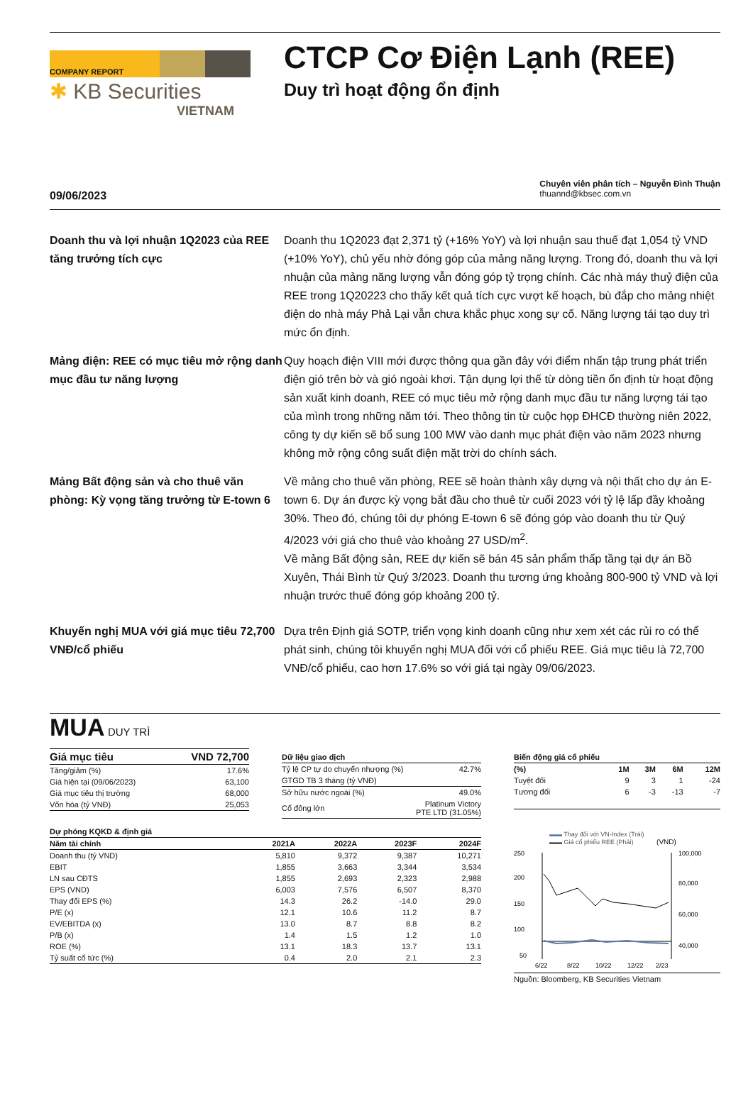COMPANY REPORT
✱ KB Securities
VIETNAM
CTCP Cơ Điện Lạnh (REE)
Duy trì hoạt động ổn định
09/06/2023
Chuyên viên phân tích – Nguyễn Đình Thuận
thuannd@kbsec.com.vn
Doanh thu và lợi nhuận 1Q2023 của REE tăng trưởng tích cực
Doanh thu 1Q2023 đạt 2,371 tỷ (+16% YoY) và lợi nhuận sau thuế đạt 1,054 tỷ VND (+10% YoY), chủ yếu nhờ đóng góp của mảng năng lượng. Trong đó, doanh thu và lợi nhuận của mảng năng lượng vẫn đóng góp tỷ trọng chính. Các nhà máy thuỷ điện của REE trong 1Q20223 cho thấy kết quả tích cực vượt kế hoạch, bù đắp cho mảng nhiệt điện do nhà máy Phả Lại vẫn chưa khắc phục xong sự cố. Năng lượng tái tạo duy trì mức ổn định.
Mảng điện: REE có mục tiêu mở rộng danh mục đầu tư năng lượng
Quy hoạch điện VIII mới được thông qua gần đây với điểm nhấn tập trung phát triển điện gió trên bờ và gió ngoài khơi. Tận dụng lợi thế từ dòng tiền ổn định từ hoạt động sản xuất kinh doanh, REE có mục tiêu mở rộng danh mục đầu tư năng lượng tái tạo của mình trong những năm tới. Theo thông tin từ cuộc họp ĐHCĐ thường niên 2022, công ty dự kiến sẽ bổ sung 100 MW vào danh mục phát điện vào năm 2023 nhưng không mở rộng công suất điện mặt trời do chính sách.
Mảng Bất động sản và cho thuê văn phòng: Kỳ vọng tăng trưởng từ E-town 6
Về mảng cho thuê văn phòng, REE sẽ hoàn thành xây dựng và nội thất cho dự án E-town 6. Dự án được kỳ vọng bắt đầu cho thuê từ cuối 2023 với tỷ lệ lấp đầy khoảng 30%. Theo đó, chúng tôi dự phóng E-town 6 sẽ đóng góp vào doanh thu từ Quý 4/2023 với giá cho thuê vào khoảng 27 USD/m<sup>2</sup>.
Về mảng Bất động sản, REE dự kiến sẽ bán 45 sản phẩm thấp tầng tại dự án Bồ Xuyên, Thái Bình từ Quý 3/2023. Doanh thu tương ứng khoảng 800-900 tỷ VND và lợi nhuận trước thuế đóng góp khoảng 200 tỷ.
Khuyến nghị MUA với giá mục tiêu 72,700 VNĐ/cổ phiếu
Dựa trên Định giá SOTP, triển vọng kinh doanh cũng như xem xét các rủi ro có thể phát sinh, chúng tôi khuyến nghị MUA đối với cổ phiếu REE. Giá mục tiêu là 72,700 VNĐ/cổ phiếu, cao hơn 17.6% so với giá tại ngày 09/06/2023.
MUA DUY TRÌ
| Giá mục tiêu | VND 72,700 |
| --- | --- |
| Tăng/giảm (%) | 17.6% |
| Giá hiện tại (09/06/2023) | 63,100 |
| Giá mục tiêu thị trường | 68,000 |
| Vốn hóa (tỷ VNĐ) | 25,053 |
Dữ liệu giao dịch
| Tỷ lệ CP tự do chuyển nhượng (%) | 42.7% |
| GTGD TB 3 tháng (tỷ VNĐ) | |
| Sở hữu nước ngoài (%) | 49.0% |
| Cổ đông lớn | Platinum Victory PTE LTD (31.05%) |
Dự phóng KQKD & định giá
| Năm tài chính | 2021A | 2022A | 2023F | 2024F |
| --- | --- | --- | --- | --- |
| Doanh thu (tỷ VND) | 5,810 | 9,372 | 9,387 | 10,271 |
| EBIT | 1,855 | 3,663 | 3,344 | 3,534 |
| LN sau CĐTS | 1,855 | 2,693 | 2,323 | 2,988 |
| EPS (VND) | 6,003 | 7,576 | 6,507 | 8,370 |
| Thay đổi EPS (%) | 14.3 | 26.2 | -14.0 | 29.0 |
| P/E (x) | 12.1 | 10.6 | 11.2 | 8.7 |
| EV/EBITDA (x) | 13.0 | 8.7 | 8.8 | 8.2 |
| P/B (x) | 1.4 | 1.5 | 1.2 | 1.0 |
| ROE (%) | 13.1 | 18.3 | 13.7 | 13.1 |
| Tỷ suất cổ tức (%) | 0.4 | 2.0 | 2.1 | 2.3 |
Biến động giá cổ phiếu
| (%) | 1M | 3M | 6M | 12M |
| --- | --- | --- | --- | --- |
| Tuyệt đối | 9 | 3 | 1 | -24 |
| Tương đối | 6 | -3 | -13 | -7 |
▬▬ Thay đổi với VN-Index (Trái)
▬▬ Giá cổ phiếu REE (Phải) (VND)
250
200
150
100
50
100,000
80,000
60,000
40,000
6/22
8/22
10/22
12/22
2/23
Nguồn: Bloomberg, KB Securities Vietnam